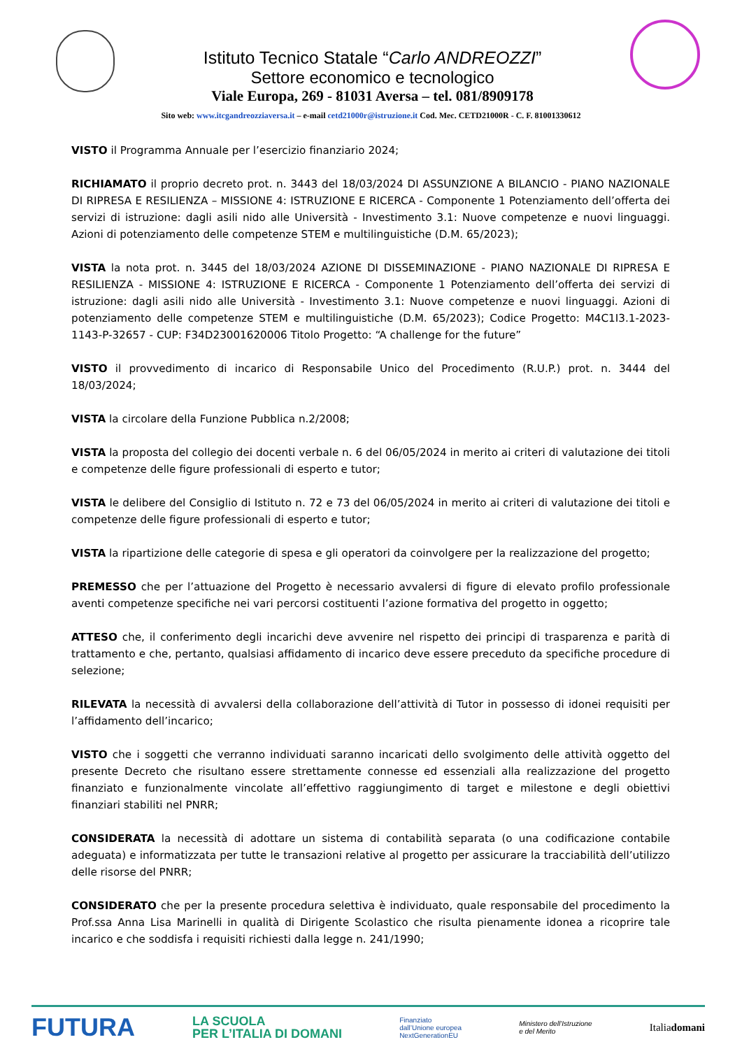Istituto Tecnico Statale “Carlo ANDREOZZI”
Settore economico e tecnologico
Viale Europa, 269 - 81031 Aversa – tel. 081/8909178
Sito web: www.itcgandreozziaversa.it – e-mail cetd21000r@istruzione.it Cod. Mec. CETD21000R - C. F. 81001330612
VISTO il Programma Annuale per l’esercizio finanziario 2024;
RICHIAMATO il proprio decreto prot. n. 3443 del 18/03/2024 DI ASSUNZIONE A BILANCIO - PIANO NAZIONALE DI RIPRESA E RESILIENZA – MISSIONE 4: ISTRUZIONE E RICERCA - Componente 1 Potenziamento dell’offerta dei servizi di istruzione: dagli asili nido alle Università - Investimento 3.1: Nuove competenze e nuovi linguaggi. Azioni di potenziamento delle competenze STEM e multilinguistiche (D.M. 65/2023);
VISTA la nota prot. n. 3445 del 18/03/2024 AZIONE DI DISSEMINAZIONE - PIANO NAZIONALE DI RIPRESA E RESILIENZA - MISSIONE 4: ISTRUZIONE E RICERCA - Componente 1 Potenziamento dell’offerta dei servizi di istruzione: dagli asili nido alle Università - Investimento 3.1: Nuove competenze e nuovi linguaggi. Azioni di potenziamento delle competenze STEM e multilinguistiche (D.M. 65/2023); Codice Progetto: M4C1I3.1-2023-1143-P-32657 - CUP: F34D23001620006 Titolo Progetto: “A challenge for the future”
VISTO il provvedimento di incarico di Responsabile Unico del Procedimento (R.U.P.) prot. n. 3444 del 18/03/2024;
VISTA la circolare della Funzione Pubblica n.2/2008;
VISTA la proposta del collegio dei docenti verbale n. 6 del 06/05/2024 in merito ai criteri di valutazione dei titoli e competenze delle figure professionali di esperto e tutor;
VISTA le delibere del Consiglio di Istituto n. 72 e 73 del 06/05/2024 in merito ai criteri di valutazione dei titoli e competenze delle figure professionali di esperto e tutor;
VISTA la ripartizione delle categorie di spesa e gli operatori da coinvolgere per la realizzazione del progetto;
PREMESSO che per l’attuazione del Progetto è necessario avvalersi di figure di elevato profilo professionale aventi competenze specifiche nei vari percorsi costituenti l’azione formativa del progetto in oggetto;
ATTESO che, il conferimento degli incarichi deve avvenire nel rispetto dei principi di trasparenza e parità di trattamento e che, pertanto, qualsiasi affidamento di incarico deve essere preceduto da specifiche procedure di selezione;
RILEVATA la necessità di avvalersi della collaborazione dell’attività di Tutor in possesso di idonei requisiti per l’affidamento dell’incarico;
VISTO che i soggetti che verranno individuati saranno incaricati dello svolgimento delle attività oggetto del presente Decreto che risultano essere strettamente connesse ed essenziali alla realizzazione del progetto finanziato e funzionalmente vincolate all’effettivo raggiungimento di target e milestone e degli obiettivi finanziari stabiliti nel PNRR;
CONSIDERATA la necessità di adottare un sistema di contabilità separata (o una codificazione contabile adeguata) e informatizzata per tutte le transazioni relative al progetto per assicurare la tracciabilità dell’utilizzo delle risorse del PNRR;
CONSIDERATO che per la presente procedura selettiva è individuato, quale responsabile del procedimento la Prof.ssa Anna Lisa Marinelli in qualità di Dirigente Scolastico che risulta pienamente idonea a ricoprire tale incarico e che soddisfa i requisiti richiesti dalla legge n. 241/1990;
FUTURA LA SCUOLA
PER L’ITALIA DI DOMANI Finanziato
dall’Unione europea
NextGenerationEU Ministero dell’Istruzione
e del Merito Italiadomani